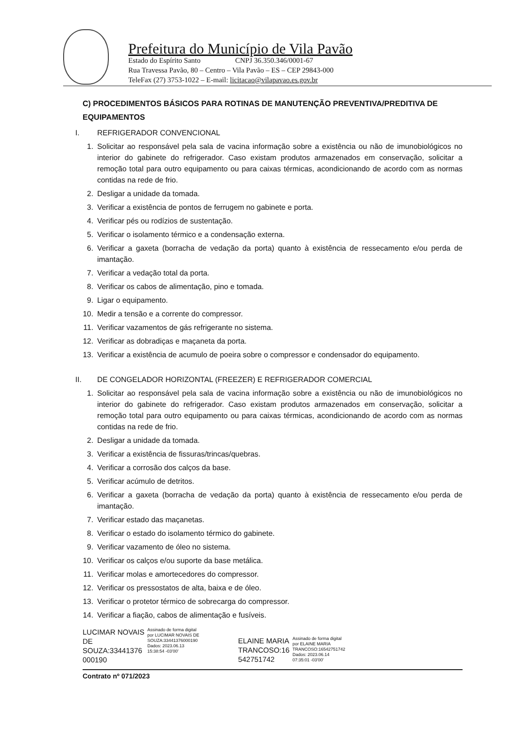Prefeitura do Município de Vila Pavão
Estado do Espírito Santo CNPJ 36.350.346/0001-67
Rua Travessa Pavão, 80 – Centro – Vila Pavão – ES – CEP 29843-000
TeleFax (27) 3753-1022 – E-mail: licitacao@vilapavao.es.gov.br
C) PROCEDIMENTOS BÁSICOS PARA ROTINAS DE MANUTENÇÃO PREVENTIVA/PREDITIVA DE EQUIPAMENTOS
I. REFRIGERADOR CONVENCIONAL
1. Solicitar ao responsável pela sala de vacina informação sobre a existência ou não de imunobiológicos no interior do gabinete do refrigerador. Caso existam produtos armazenados em conservação, solicitar a remoção total para outro equipamento ou para caixas térmicas, acondicionando de acordo com as normas contidas na rede de frio.
2. Desligar a unidade da tomada.
3. Verificar a existência de pontos de ferrugem no gabinete e porta.
4. Verificar pés ou rodízios de sustentação.
5. Verificar o isolamento térmico e a condensação externa.
6. Verificar a gaxeta (borracha de vedação da porta) quanto à existência de ressecamento e/ou perda de imantação.
7. Verificar a vedação total da porta.
8. Verificar os cabos de alimentação, pino e tomada.
9. Ligar o equipamento.
10. Medir a tensão e a corrente do compressor.
11. Verificar vazamentos de gás refrigerante no sistema.
12. Verificar as dobradiças e maçaneta da porta.
13. Verificar a existência de acumulo de poeira sobre o compressor e condensador do equipamento.
II. DE CONGELADOR HORIZONTAL (FREEZER) E REFRIGERADOR COMERCIAL
1. Solicitar ao responsável pela sala de vacina informação sobre a existência ou não de imunobiológicos no interior do gabinete do refrigerador. Caso existam produtos armazenados em conservação, solicitar a remoção total para outro equipamento ou para caixas térmicas, acondicionando de acordo com as normas contidas na rede de frio.
2. Desligar a unidade da tomada.
3. Verificar a existência de fissuras/trincas/quebras.
4. Verificar a corrosão dos calços da base.
5. Verificar acúmulo de detritos.
6. Verificar a gaxeta (borracha de vedação da porta) quanto à existência de ressecamento e/ou perda de imantação.
7. Verificar estado das maçanetas.
8. Verificar o estado do isolamento térmico do gabinete.
9. Verificar vazamento de óleo no sistema.
10. Verificar os calços e/ou suporte da base metálica.
11. Verificar molas e amortecedores do compressor.
12. Verificar os pressostatos de alta, baixa e de óleo.
13. Verificar o protetor térmico de sobrecarga do compressor.
14. Verificar a fiação, cabos de alimentação e fusíveis.
LUCIMAR NOVAIS
DE
SOUZA:33441376
000190
Assinado de forma digital
por LUCIMAR NOVAIS DE
SOUZA:33441376000190
Dados: 2023.06.13
15:38:54 -03'00'
ELAINE MARIA
TRANCOSO:16
542751742
Assinado de forma digital
por ELAINE MARIA
TRANCOSO:16542751742
Dados: 2023.06.14
07:35:01 -03'00'
Contrato nº 071/2023